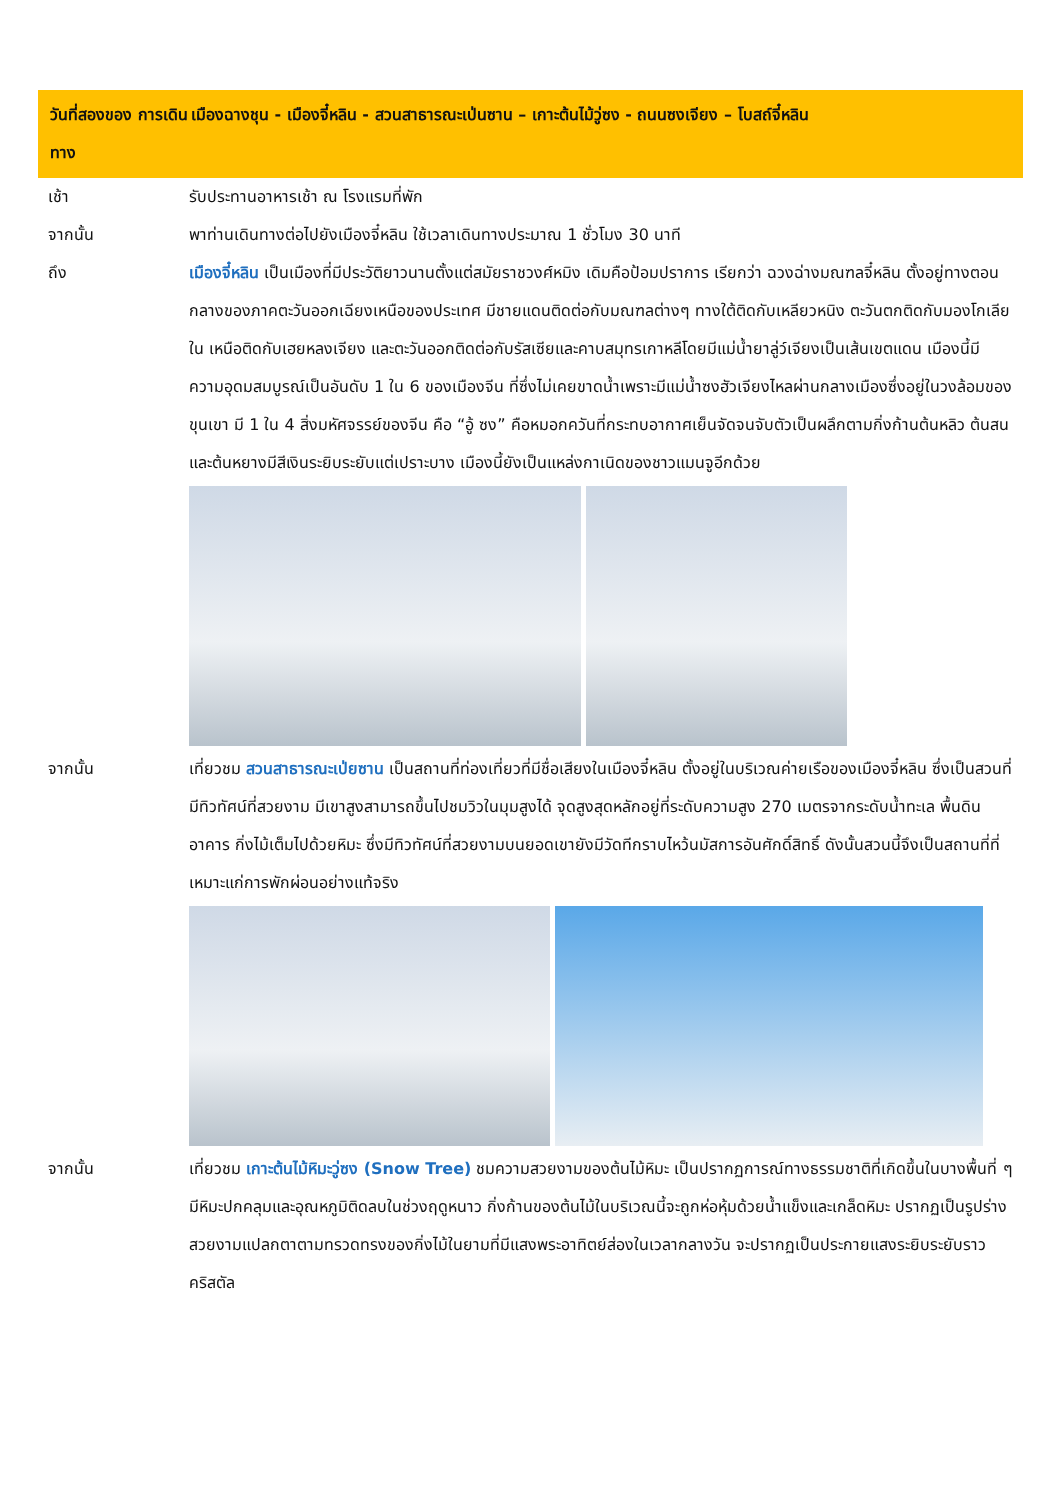วันที่สองของ การเดินทาง
เมืองฉางชุน - เมืองจี๋หลิน - สวนสาธารณะเป่นซาน – เกาะต้นไม้วู่ซง - ถนนซงเจียง – โบสถ์จี๋หลิน
เช้า รับประทานอาหารเช้า ณ โรงแรมที่พัก
จากนั้น พาท่านเดินทางต่อไปยังเมืองจี๋หลิน ใช้เวลาเดินทางประมาณ 1 ชั่วโมง 30 นาที
ถึง เมืองจี๋หลิน เป็นเมืองที่มีประวัติยาวนานตั้งแต่สมัยราชวงศ์หมิง เดิมคือป้อมปราการ เรียกว่า ฉวงฉ่างมณฑลจี๋หลิน ตั้งอยู่ทางตอนกลางของภาคตะวันออกเฉียงเหนือของประเทศ มีชายแดนติดต่อกับมณฑลต่างๆ ทางใต้ติดกับเหลียวหนิง ตะวันตกติดกับมองโกเลียใน เหนือติดกับเฮยหลงเจียง และตะวันออกติดต่อกับรัสเซียและคาบสมุทรเกาหลีโดยมีแม่น้ำยาลู่ว์เจียงเป็นเส้นเขตแดน เมืองนี้มีความอุดมสมบูรณ์เป็นอันดับ 1 ใน 6 ของเมืองจีน ที่ซึ่งไม่เคยขาดน้ำเพราะมีแม่น้ำซงฮัวเจียงไหลผ่านกลางเมืองซึ่งอยู่ในวงล้อมของขุนเขา มี 1 ใน 4 สิ่งมหัศจรรย์ของจีน คือ “อู้ ซง” คือหมอกควันที่กระทบอากาศเย็นจัดจนจับตัวเป็นผลึกตามกิ่งก้านต้นหลิว ต้นสนและต้นหยางมีสีเงินระยิบระยับแต่เปราะบาง เมืองนี้ยังเป็นแหล่งกาเนิดของชาวแมนจูอีกด้วย
จากนั้น เที่ยวชม สวนสาธารณะเป่ยซาน เป็นสถานที่ท่องเที่ยวที่มีชื่อเสียงในเมืองจี๋หลิน ตั้งอยู่ในบริเวณค่ายเรือของเมืองจี๋หลิน ซึ่งเป็นสวนที่มีทิวทัศน์ที่สวยงาม มีเขาสูงสามารถขึ้นไปชมวิวในมุมสูงได้ จุดสูงสุดหลักอยู่ที่ระดับความสูง 270 เมตรจากระดับน้ำทะเล พื้นดิน อาคาร กิ่งไม้เต็มไปด้วยหิมะ ซึ่งมีทิวทัศน์ที่สวยงามบนยอดเขายังมีวัดทีกราบไหว้นมัสการอันศักดิ์สิทธิ์ ดังนั้นสวนนี้จึงเป็นสถานที่ที่เหมาะแก่การพักผ่อนอย่างแท้จริง
จากนั้น เที่ยวชม เกาะต้นไม้หิมะวู่ซง (Snow Tree) ชมความสวยงามของต้นไม้หิมะ เป็นปรากฏการณ์ทางธรรมชาติที่เกิดขึ้นในบางพื้นที่ ๆ มีหิมะปกคลุมและอุณหภูมิติดลบในช่วงฤดูหนาว กิ่งก้านของต้นไม้ในบริเวณนี้จะถูกห่อหุ้มด้วยน้ำแข็งและเกล็ดหิมะ ปรากฏเป็นรูปร่างสวยงามแปลกตาตามทรวดทรงของกิ่งไม้ในยามที่มีแสงพระอาทิตย์ส่องในเวลากลางวัน จะปรากฏเป็นประกายแสงระยิบระยับราวคริสตัล